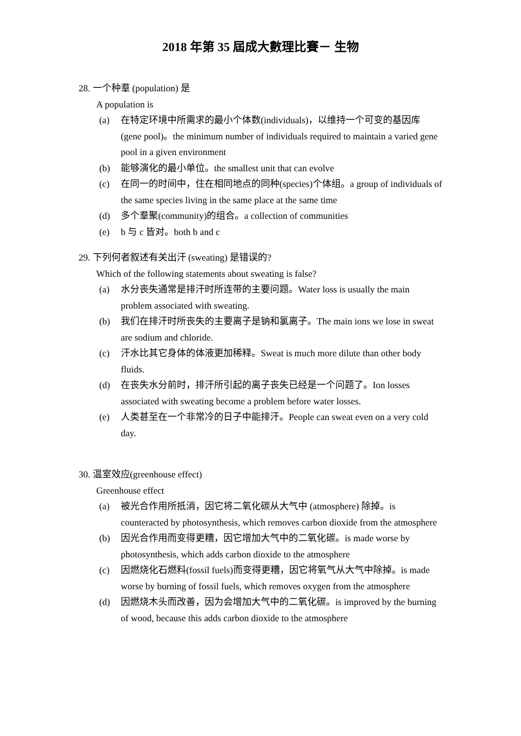2018 年第 35 屆成大數理比賽－ 生物
28. 一个种羣 (population) 是
A population is
(a) 在特定环境中所需求的最小个体数(individuals)，以维持一个可变的基因库 (gene pool)。the minimum number of individuals required to maintain a varied gene pool in a given environment
(b) 能够演化的最小单位。the smallest unit that can evolve
(c) 在同一的时间中，住在相同地点的同种(species)个体组。a group of individuals of the same species living in the same place at the same time
(d) 多个羣聚(community)的组合。a collection of communities
(e) b 与 c 皆对。both b and c
29. 下列何者叙述有关出汗 (sweating) 是错误的?
Which of the following statements about sweating is false?
(a) 水分丧失通常是排汗时所连带的主要问题。Water loss is usually the main problem associated with sweating.
(b) 我们在排汗时所丧失的主要离子是钠和氯离子。The main ions we lose in sweat are sodium and chloride.
(c) 汗水比其它身体的体液更加稀释。Sweat is much more dilute than other body fluids.
(d) 在丧失水分前时，排汗所引起的离子丧失已经是一个问题了。Ion losses associated with sweating become a problem before water losses.
(e) 人类甚至在一个非常冷的日子中能排汗。People can sweat even on a very cold day.
30. 温室效应(greenhouse effect)
Greenhouse effect
(a) 被光合作用所抵消，因它将二氧化碳从大气中 (atmosphere) 除掉。is counteracted by photosynthesis, which removes carbon dioxide from the atmosphere
(b) 因光合作用而变得更糟，因它增加大气中的二氧化碳。is made worse by photosynthesis, which adds carbon dioxide to the atmosphere
(c) 因燃烧化石燃料(fossil fuels)而变得更糟，因它将氧气从大气中除掉。is made worse by burning of fossil fuels, which removes oxygen from the atmosphere
(d) 因燃烧木头而改善，因为会增加大气中的二氧化碳。is improved by the burning of wood, because this adds carbon dioxide to the atmosphere